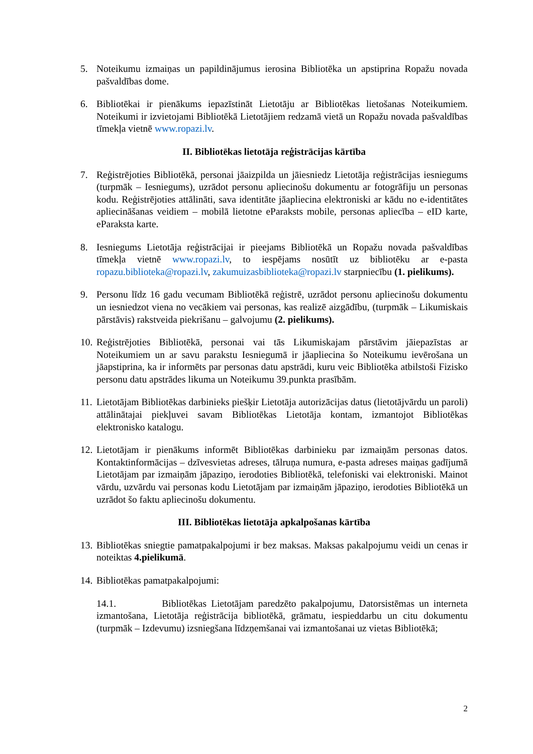5. Noteikumu izmaiņas un papildinājumus ierosina Bibliotēka un apstiprina Ropažu novada pašvaldības dome.
6. Bibliotēkai ir pienākums iepazīstināt Lietotāju ar Bibliotēkas lietošanas Noteikumiem. Noteikumi ir izvietojami Bibliotēkā Lietotājiem redzamā vietā un Ropažu novada pašvaldības tīmekļa vietnē www.ropazi.lv.
II. Bibliotēkas lietotāja reģistrācijas kārtība
7. Reģistrējoties Bibliotēkā, personai jāaizpilda un jāiesniedz Lietotāja reģistrācijas iesniegums (turpmāk – Iesniegums), uzrādot personu apliecinošu dokumentu ar fotogrāfiju un personas kodu. Reģistrējoties attālināti, sava identitāte jāapliecina elektroniski ar kādu no e-identitātes apliecināšanas veidiem – mobilā lietotne eParaksts mobile, personas apliecība – eID karte, eParaksta karte.
8. Iesniegums Lietotāja reģistrācijai ir pieejams Bibliotēkā un Ropažu novada pašvaldības tīmekļa vietnē www.ropazi.lv, to iespējams nosūtīt uz bibliotēku ar e-pasta ropazu.biblioteka@ropazi.lv, zakumuizasbiblioteka@ropazi.lv starpniecību (1. pielikums).
9. Personu līdz 16 gadu vecumam Bibliotēkā reģistrē, uzrādot personu apliecinošu dokumentu un iesniedzot viena no vecākiem vai personas, kas realizē aizgādību, (turpmāk – Likumiskais pārstāvis) rakstveida piekrišanu – galvojumu (2. pielikums).
10.
Reģistrējoties Bibliotēkā, personai vai tās Likumiskajam pārstāvim jāiepazīstas ar Noteikumiem un ar savu parakstu Iesniegumā ir jāapliecina šo Noteikumu ievērošana un jāapstiprina, ka ir informēts par personas datu apstrādi, kuru veic Bibliotēka atbilstoši Fizisko personu datu apstrādes likuma un Noteikumu 39.punkta prasībām.
11.
Lietotājam Bibliotēkas darbinieks piešķir Lietotāja autorizācijas datus (lietotājvārdu un paroli) attālinātajai piekļuvei savam Bibliotēkas Lietotāja kontam, izmantojot Bibliotēkas elektronisko katalogu.
12.
Lietotājam ir pienākums informēt Bibliotēkas darbinieku par izmaiņām personas datos. Kontaktinformācijas – dzīvesvietas adreses, tālruņa numura, e-pasta adreses maiņas gadījumā Lietotājam par izmaiņām jāpaziņo, ierodoties Bibliotēkā, telefoniski vai elektroniski. Mainot vārdu, uzvārdu vai personas kodu Lietotājam par izmaiņām jāpaziņo, ierodoties Bibliotēkā un uzrādot šo faktu apliecinošu dokumentu.
III. Bibliotēkas lietotāja apkalpošanas kārtība
13.
Bibliotēkas sniegtie pamatpakalpojumi ir bez maksas. Maksas pakalpojumu veidi un cenas ir noteiktas 4.pielikumā.
14.
Bibliotēkas pamatpakalpojumi:
14.1. Bibliotēkas Lietotājam paredzēto pakalpojumu, Datorsistēmas un interneta izmantošana, Lietotāja reģistrācija bibliotēkā, grāmatu, iespieddarbu un citu dokumentu (turpmāk – Izdevumu) izsniegšana līdzņemšanai vai izmantošanai uz vietas Bibliotēkā;
2